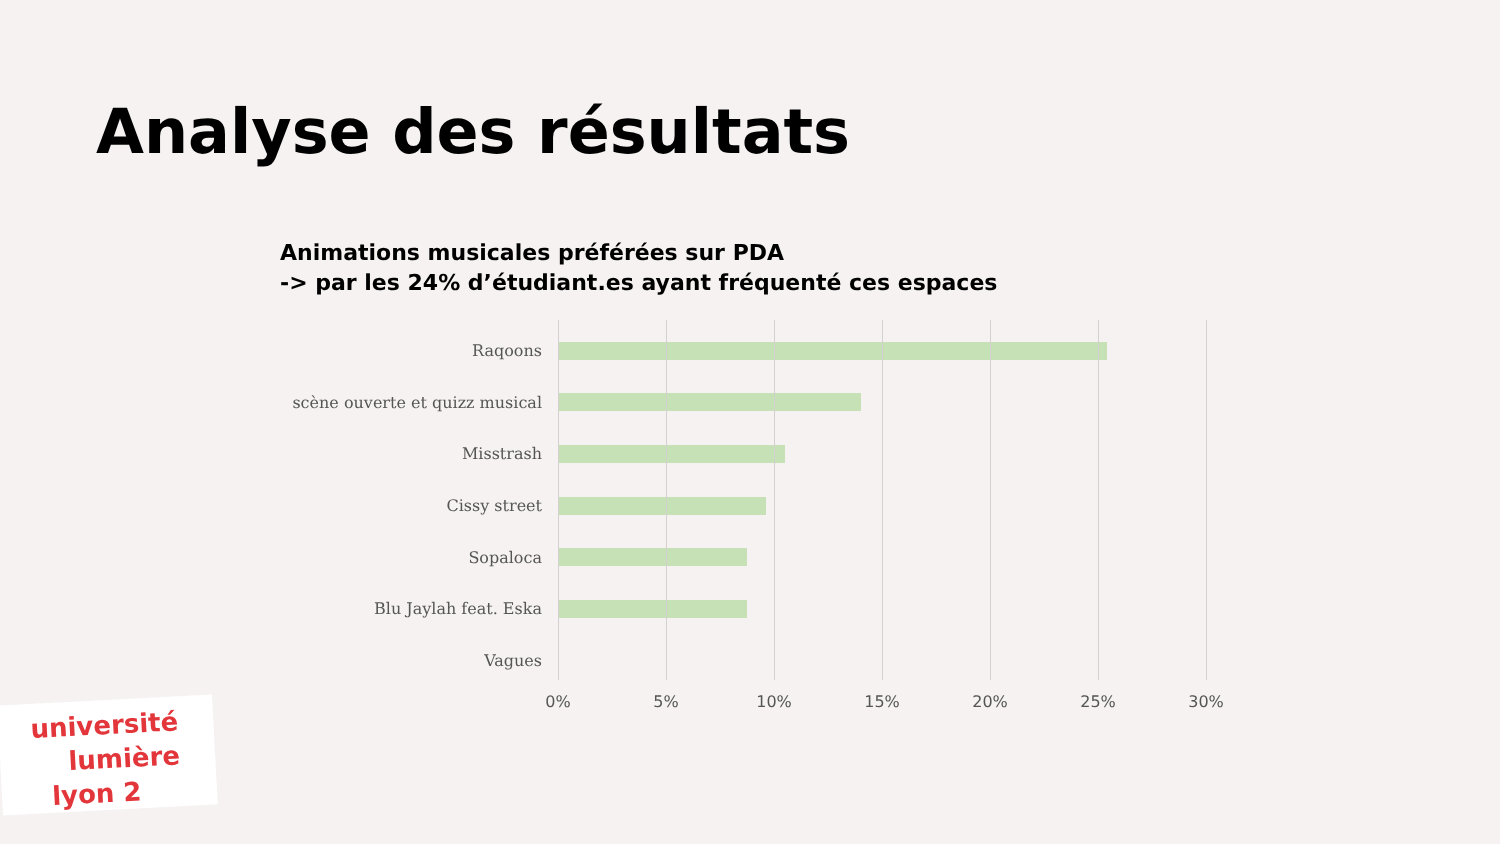Analyse des résultats
Animations musicales préférées sur PDA
-> par les 24% d’étudiant.es ayant fréquenté ces espaces
Raqoons
scène ouverte et quizz musical
Misstrash
Cissy street
Sopaloca
Blu Jaylah feat. Eska
Vagues
0% 5% 10% 15% 20% 25% 30%
université
lumière
lyon 2